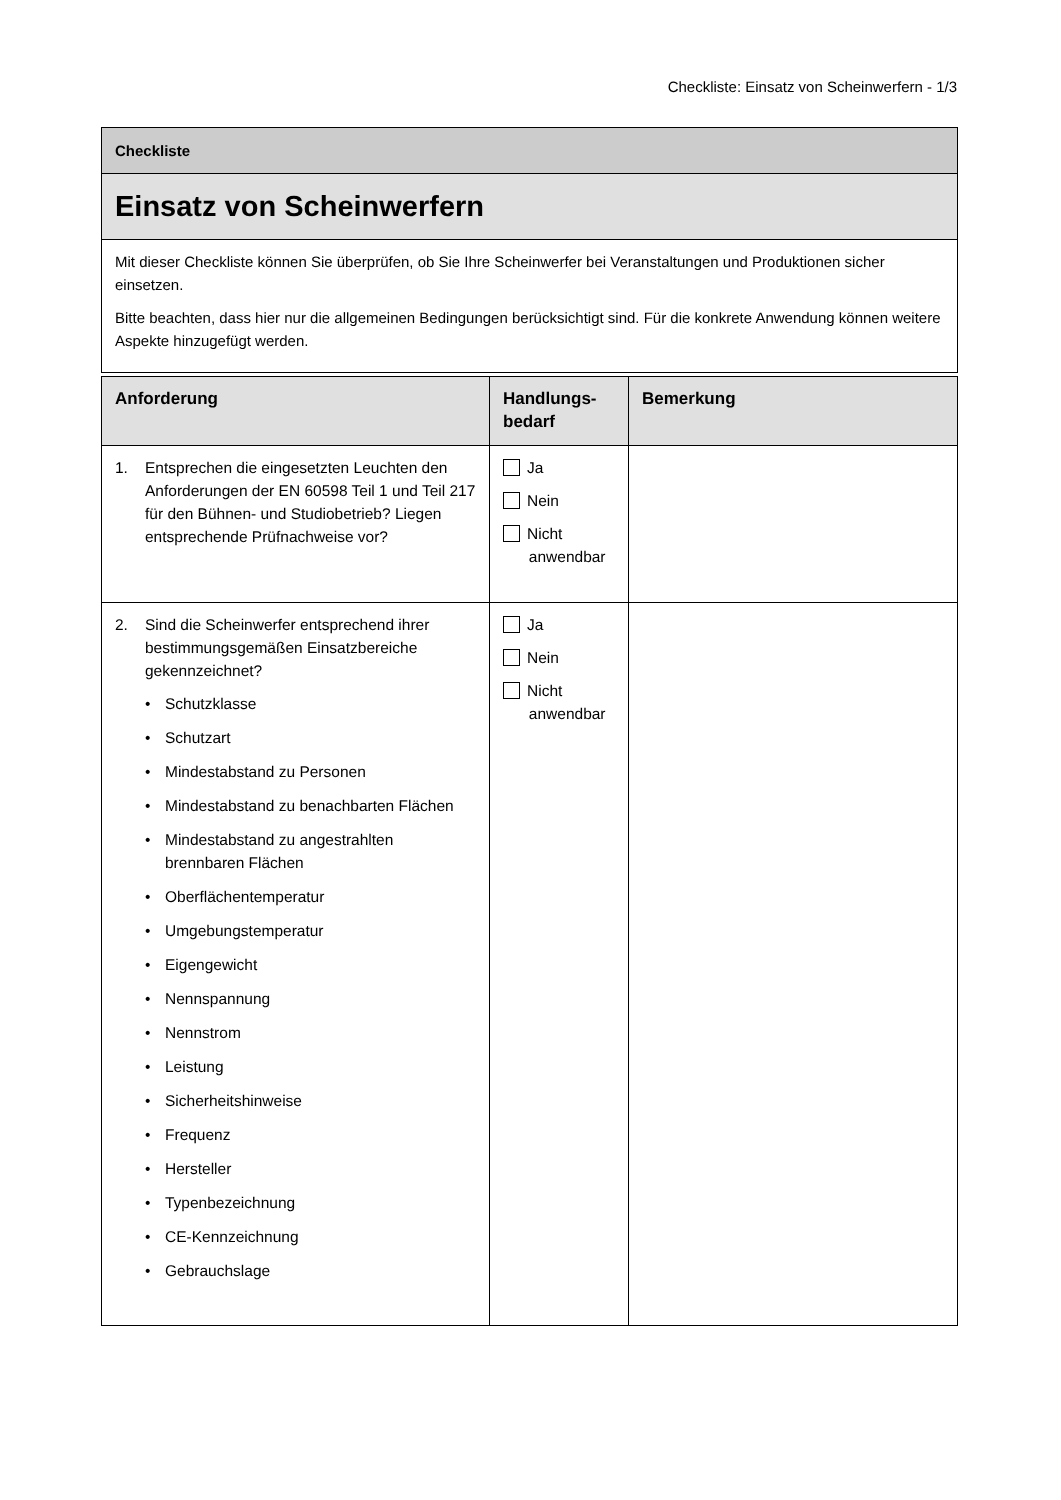Checkliste: Einsatz von Scheinwerfern - 1/3
Checkliste
Einsatz von Scheinwerfern
Mit dieser Checkliste können Sie überprüfen, ob Sie Ihre Scheinwerfer bei Veranstaltungen und Produktionen sicher einsetzen.
Bitte beachten, dass hier nur die allgemeinen Bedingungen berücksichtigt sind. Für die konkrete Anwendung können weitere Aspekte hinzugefügt werden.
| Anforderung | Handlungs- bedarf | Bemerkung |
| --- | --- | --- |
| 1. Entsprechen die eingesetzten Leuchten den Anforderungen der EN 60598 Teil 1 und Teil 217 für den Bühnen- und Studiobetrieb? Liegen entsprechende Prüfnachweise vor? | Ja Nein Nicht anwendbar | |
| 2. Sind die Scheinwerfer entsprechend ihrer bestimmungsgemäßen Einsatzbereiche gekennzeichnet? • Schutzklasse • Schutzart • Mindestabstand zu Personen • Mindestabstand zu benachbarten Flächen • Mindestabstand zu angestrahlten brennbaren Flächen • Oberflächentemperatur • Umgebungstemperatur • Eigengewicht • Nennspannung • Nennstrom • Leistung • Sicherheitshinweise • Frequenz • Hersteller • Typenbezeichnung • CE-Kennzeichnung • Gebrauchslage | Ja Nein Nicht anwendbar | |